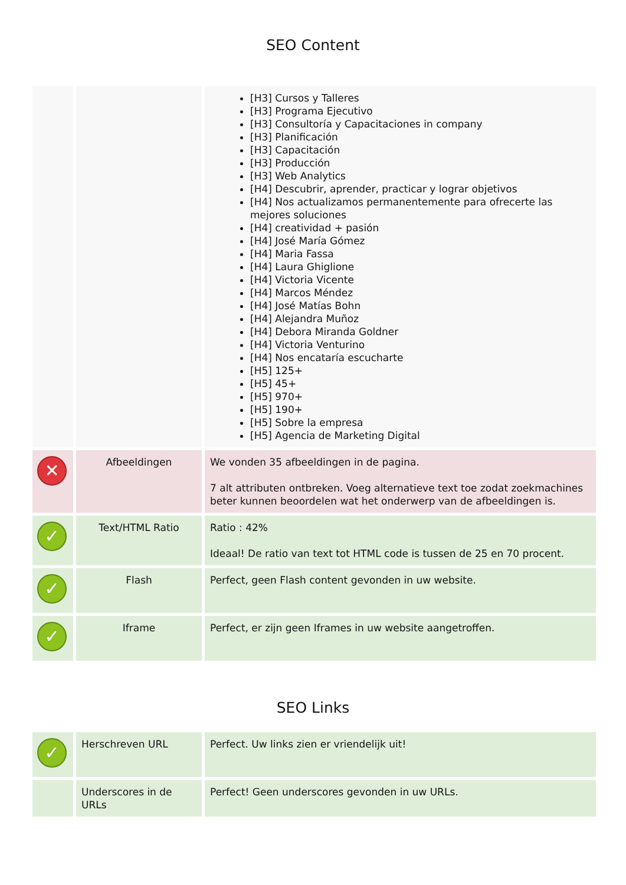SEO Content
| | | [H3] Cursos y Talleres [H3] Programa Ejecutivo [H3] Consultoría y Capacitaciones in company [H3] Planificación [H3] Capacitación [H3] Producción [H3] Web Analytics [H4] Descubrir, aprender, practicar y lograr objetivos [H4] Nos actualizamos permanentemente para ofrecerte las mejores soluciones [H4] creatividad + pasión [H4] José María Gómez [H4] Maria Fassa [H4] Laura Ghiglione [H4] Victoria Vicente [H4] Marcos Méndez [H4] José Matías Bohn [H4] Alejandra Muñoz [H4] Debora Miranda Goldner [H4] Victoria Venturino [H4] Nos encataría escucharte [H5] 125+ [H5] 45+ [H5] 970+ [H5] 190+ [H5] Sobre la empresa [H5] Agencia de Marketing Digital |
| ✕ | Afbeeldingen | We vonden 35 afbeeldingen in de pagina. 7 alt attributen ontbreken. Voeg alternatieve text toe zodat zoekmachines beter kunnen beoordelen wat het onderwerp van de afbeeldingen is. |
| ✓ | Text/HTML Ratio | Ratio : 42% Ideaal! De ratio van text tot HTML code is tussen de 25 en 70 procent. |
| ✓ | Flash | Perfect, geen Flash content gevonden in uw website. |
| ✓ | Iframe | Perfect, er zijn geen Iframes in uw website aangetroffen. |
SEO Links
| ✓ | Herschreven URL | Perfect. Uw links zien er vriendelijk uit! |
| | Underscores in de URLs | Perfect! Geen underscores gevonden in uw URLs. |